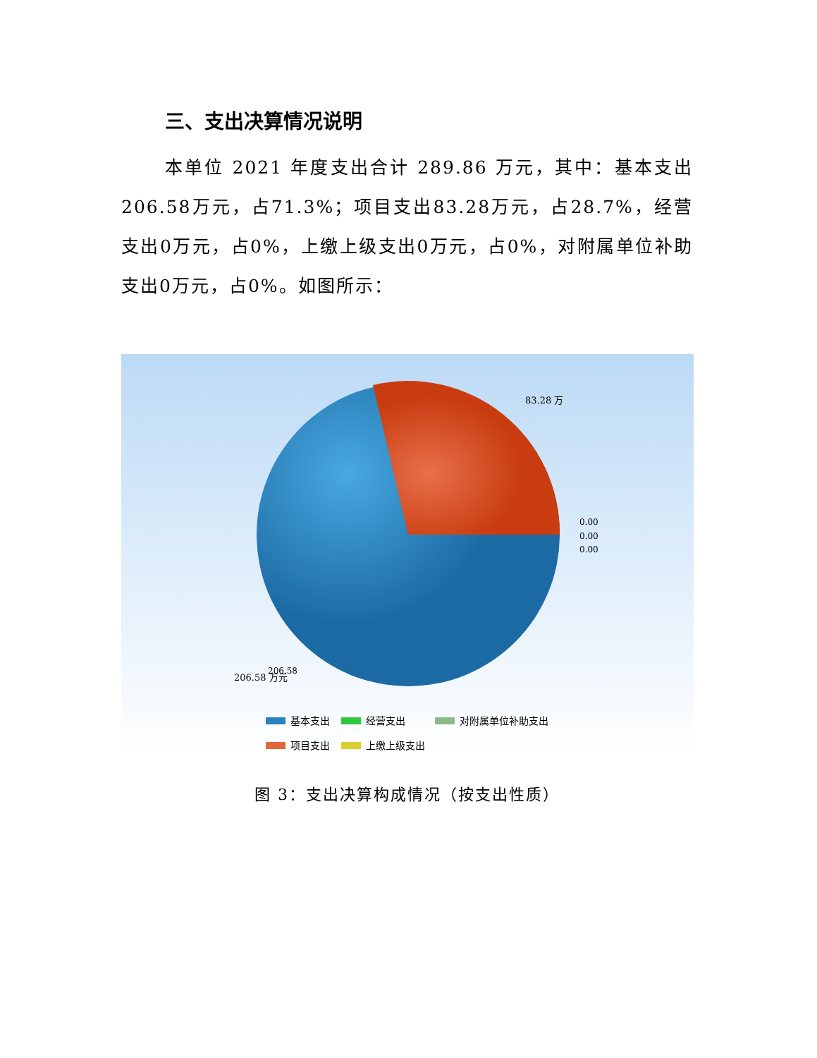三、支出决算情况说明
本单位 2021 年度支出合计 289.86 万元，其中：基本支出206.58万元，占71.3%；项目支出83.28万元，占28.7%，经营支出0万元，占0%，上缴上级支出0万元，占0%，对附属单位补助支出0万元，占0%。如图所示：
83.28 万
0.00
0.00
0.00
206.58
206.58 万元
基本支出
经营支出
对附属单位补助支出
项目支出
上缴上级支出
图 3：支出决算构成情况（按支出性质）